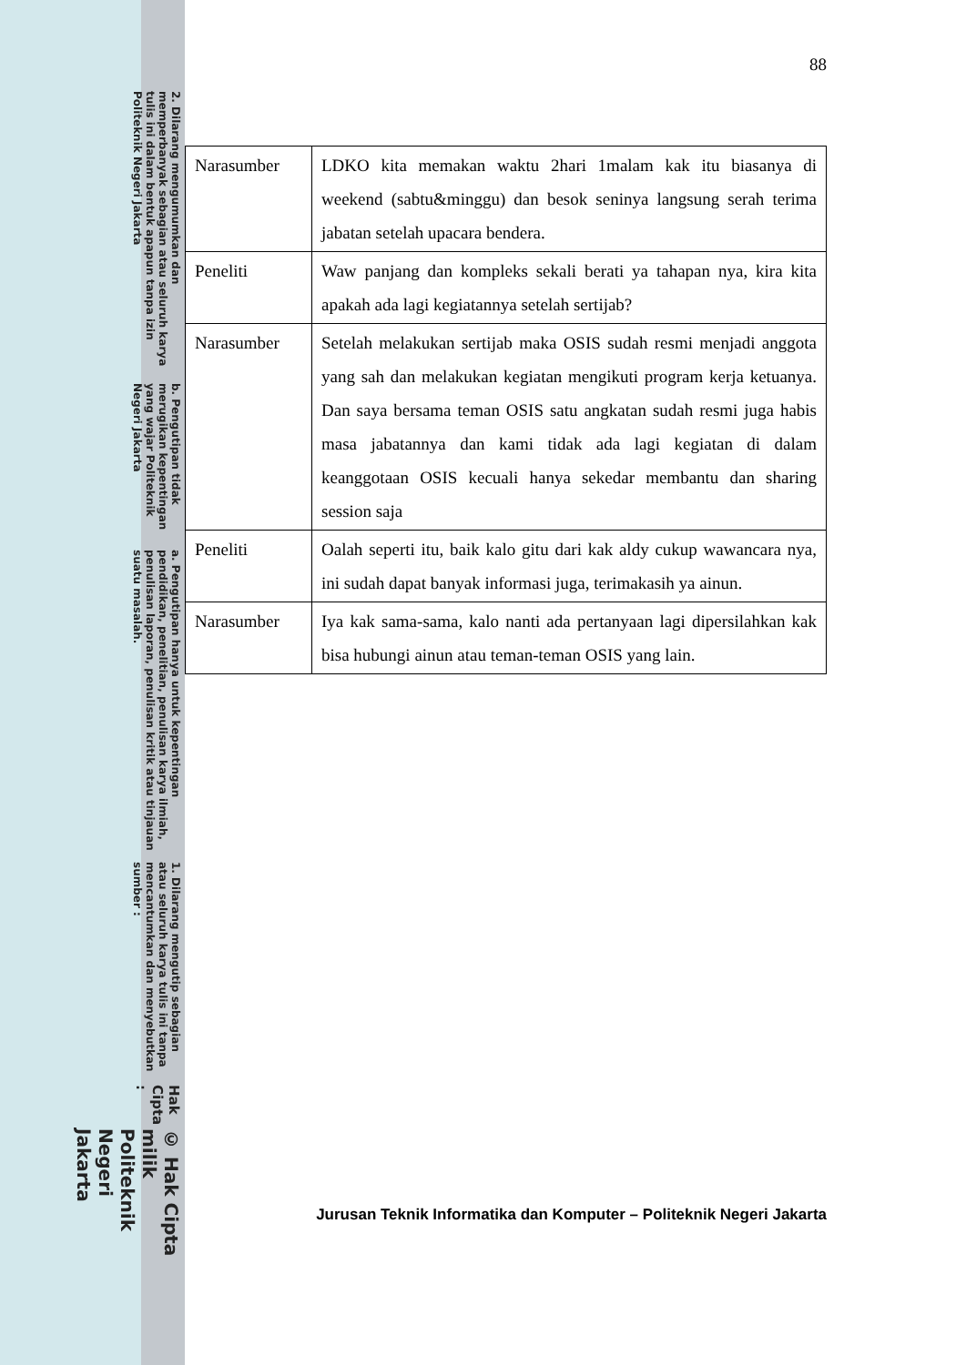© Hak Cipta milik Politeknik Negeri Jakarta
Hak Cipta :
1. Dilarang mengutip sebagian atau seluruh karya tulis ini tanpa mencantumkan dan menyebutkan sumber :
a. Pengutipan hanya untuk kepentingan pendidikan, penelitian, penulisan karya ilmiah, penulisan laporan, penulisan kritik atau tinjauan suatu masalah.
b. Pengutipan tidak merugikan kepentingan yang wajar Politeknik Negeri Jakarta
2. Dilarang mengumumkan dan memperbanyak sebagian atau seluruh karya tulis ini dalam bentuk apapun tanpa izin Politeknik Negeri Jakarta
88
| Narasumber | LDKO kita memakan waktu 2hari 1malam kak itu biasanya di weekend (sabtu&minggu) dan besok seninya langsung serah terima jabatan setelah upacara bendera. |
| Peneliti | Waw panjang dan kompleks sekali berati ya tahapan nya, kira kita apakah ada lagi kegiatannya setelah sertijab? |
| Narasumber | Setelah melakukan sertijab maka OSIS sudah resmi menjadi anggota yang sah dan melakukan kegiatan mengikuti program kerja ketuanya. Dan saya bersama teman OSIS satu angkatan sudah resmi juga habis masa jabatannya dan kami tidak ada lagi kegiatan di dalam keanggotaan OSIS kecuali hanya sekedar membantu dan sharing session saja |
| Peneliti | Oalah seperti itu, baik kalo gitu dari kak aldy cukup wawancara nya, ini sudah dapat banyak informasi juga, terimakasih ya ainun. |
| Narasumber | Iya kak sama-sama, kalo nanti ada pertanyaan lagi dipersilahkan kak bisa hubungi ainun atau teman-teman OSIS yang lain. |
Jurusan Teknik Informatika dan Komputer – Politeknik Negeri Jakarta